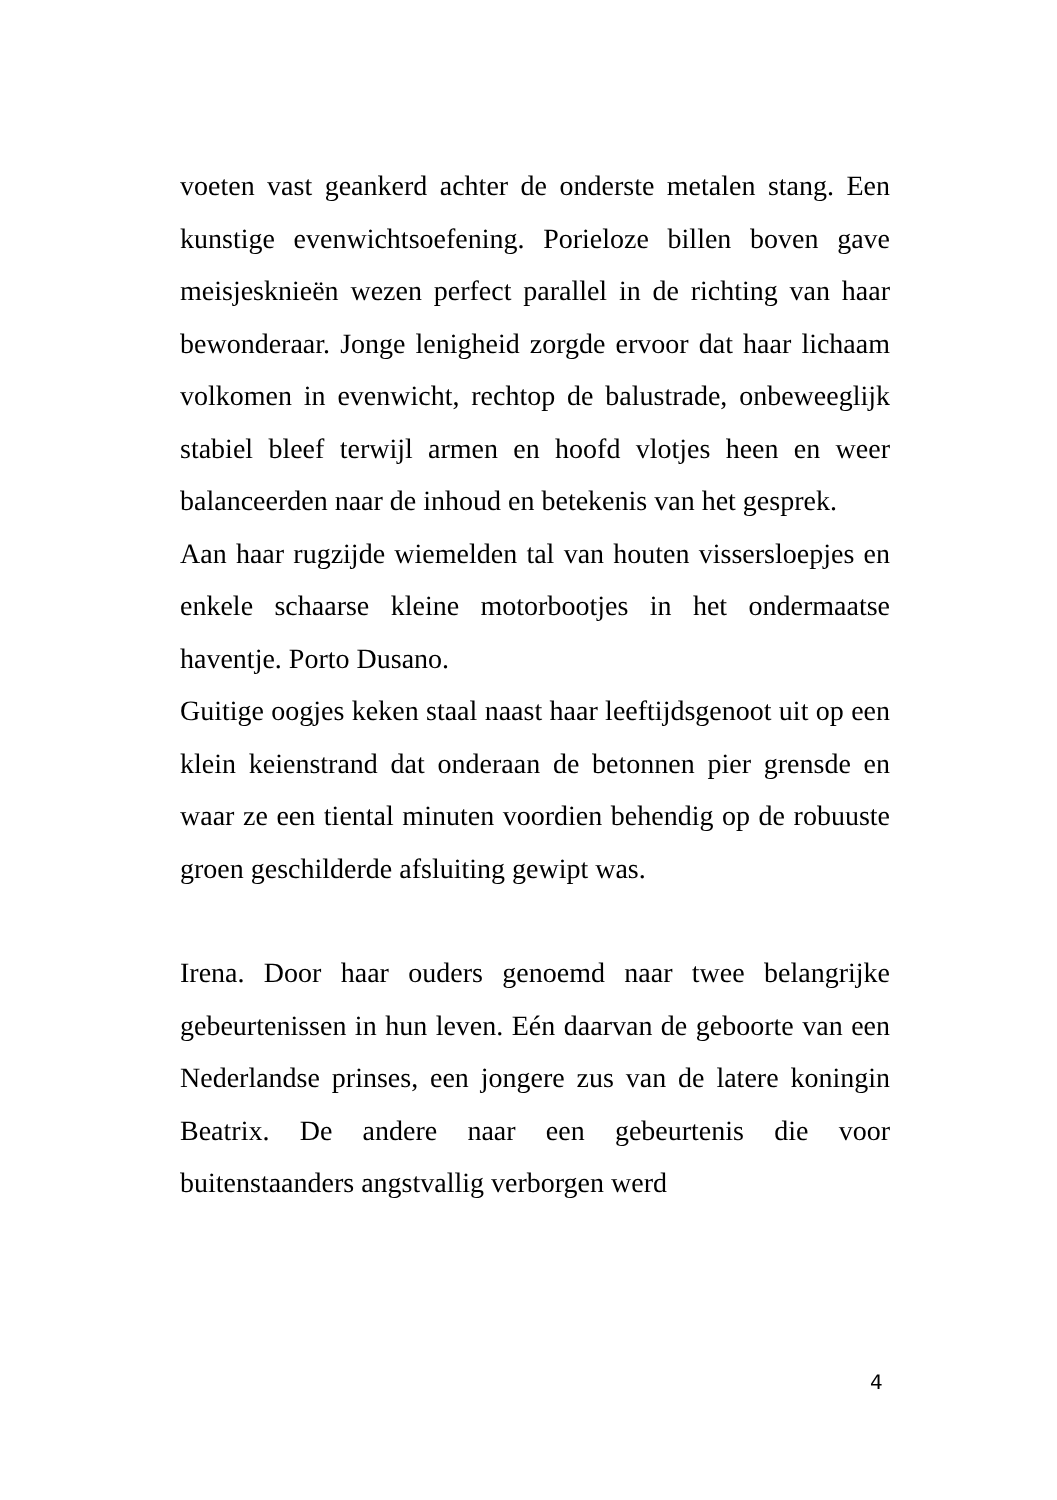voeten vast geankerd achter de onderste metalen stang. Een kunstige evenwichtsoefening. Porieloze billen boven gave meisjesknieën wezen perfect parallel in de richting van haar bewonderaar. Jonge lenigheid zorgde ervoor dat haar lichaam volkomen in evenwicht, rechtop de balustrade, onbeweeglijk stabiel bleef terwijl armen en hoofd vlotjes heen en weer balanceerden naar de inhoud en betekenis van het gesprek.
Aan haar rugzijde wiemelden tal van houten vissersloepjes en enkele schaarse kleine motorbootjes in het ondermaatse haventje. Porto Dusano.
Guitige oogjes keken staal naast haar leeftijdsgenoot uit op een klein keienstrand dat onderaan de betonnen pier grensde en waar ze een tiental minuten voordien behendig op de robuuste groen geschilderde afsluiting gewipt was.
Irena. Door haar ouders genoemd naar twee belangrijke gebeurtenissen in hun leven. Eén daarvan de geboorte van een Nederlandse prinses, een jongere zus van de latere koningin Beatrix. De andere naar een gebeurtenis die voor buitenstaanders angstvallig verborgen werd
4